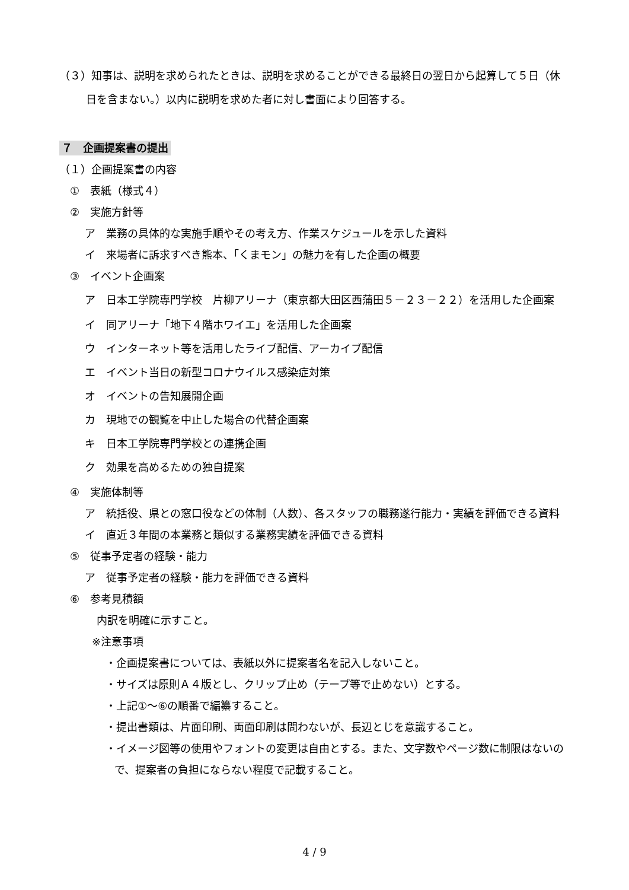（３）知事は、説明を求められたときは、説明を求めることができる最終日の翌日から起算して５日（休日を含まない。）以内に説明を求めた者に対し書面により回答する。
７　企画提案書の提出
（１）企画提案書の内容
①　表紙（様式４）
②　実施方針等
ア　業務の具体的な実施手順やその考え方、作業スケジュールを示した資料
イ　来場者に訴求すべき熊本、「くまモン」の魅力を有した企画の概要
③　イベント企画案
ア　日本工学院専門学校　片柳アリーナ（東京都大田区西蒲田５－２３－２２）を活用した企画案
イ　同アリーナ「地下４階ホワイエ」を活用した企画案
ウ　インターネット等を活用したライブ配信、アーカイブ配信
エ　イベント当日の新型コロナウイルス感染症対策
オ　イベントの告知展開企画
カ　現地での観覧を中止した場合の代替企画案
キ　日本工学院専門学校との連携企画
ク　効果を高めるための独自提案
④　実施体制等
ア　統括役、県との窓口役などの体制（人数）、各スタッフの職務遂行能力・実績を評価できる資料
イ　直近３年間の本業務と類似する業務実績を評価できる資料
⑤　従事予定者の経験・能力
ア　従事予定者の経験・能力を評価できる資料
⑥　参考見積額
内訳を明確に示すこと。
※注意事項
・企画提案書については、表紙以外に提案者名を記入しないこと。
・サイズは原則Ａ４版とし、クリップ止め（テープ等で止めない）とする。
・上記①～⑥の順番で編纂すること。
・提出書類は、片面印刷、両面印刷は問わないが、長辺とじを意識すること。
・イメージ図等の使用やフォントの変更は自由とする。また、文字数やページ数に制限はないので、提案者の負担にならない程度で記載すること。
4 / 9